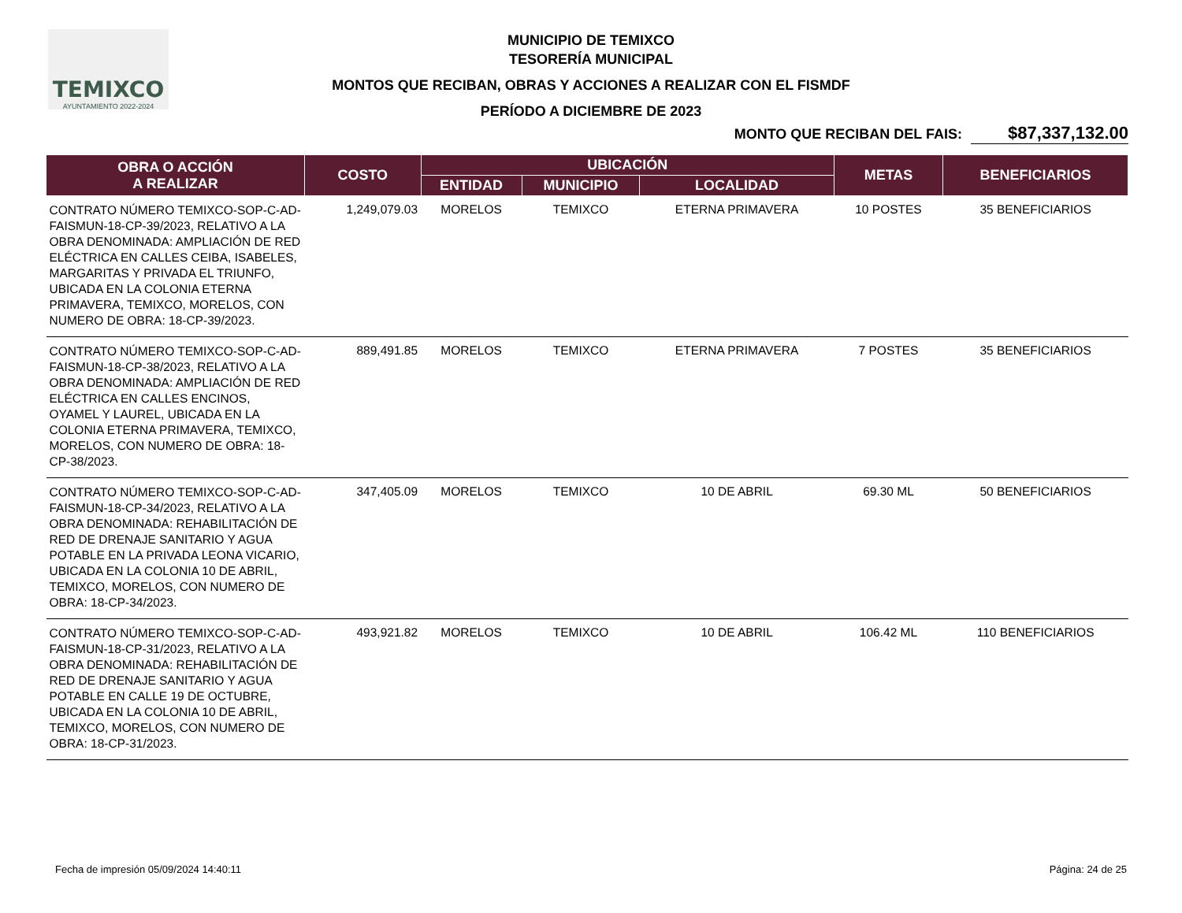TEMIXCO
AYUNTAMIENTO 2022-2024
MUNICIPIO DE TEMIXCO
TESORERÍA MUNICIPAL
MONTOS QUE RECIBAN, OBRAS Y ACCIONES A REALIZAR CON EL FISMDF
PERÍODO A DICIEMBRE DE 2023
MONTO QUE RECIBAN DEL FAIS: $87,337,132.00
| OBRA O ACCIÓN A REALIZAR | COSTO | UBICACIÓN | | | METAS | BENEFICIARIOS |
| --- | --- | --- | --- | --- | --- | --- |
| | | ENTIDAD | MUNICIPIO | LOCALIDAD | | |
| CONTRATO NÚMERO TEMIXCO-SOP-C-AD-FAISMUN-18-CP-39/2023, RELATIVO A LA OBRA DENOMINADA: AMPLIACIÓN DE RED ELÉCTRICA EN CALLES CEIBA, ISABELES, MARGARITAS Y PRIVADA EL TRIUNFO, UBICADA EN LA COLONIA ETERNA PRIMAVERA, TEMIXCO, MORELOS, CON NUMERO DE OBRA: 18-CP-39/2023. | 1,249,079.03 | MORELOS | TEMIXCO | ETERNA PRIMAVERA | 10 POSTES | 35 BENEFICIARIOS |
| CONTRATO NÚMERO TEMIXCO-SOP-C-AD-FAISMUN-18-CP-38/2023, RELATIVO A LA OBRA DENOMINADA: AMPLIACIÓN DE RED ELÉCTRICA EN CALLES ENCINOS, OYAMEL Y LAUREL, UBICADA EN LA COLONIA ETERNA PRIMAVERA, TEMIXCO, MORELOS, CON NUMERO DE OBRA: 18-CP-38/2023. | 889,491.85 | MORELOS | TEMIXCO | ETERNA PRIMAVERA | 7 POSTES | 35 BENEFICIARIOS |
| CONTRATO NÚMERO TEMIXCO-SOP-C-AD-FAISMUN-18-CP-34/2023, RELATIVO A LA OBRA DENOMINADA: REHABILITACIÓN DE RED DE DRENAJE SANITARIO Y AGUA POTABLE EN LA PRIVADA LEONA VICARIO, UBICADA EN LA COLONIA 10 DE ABRIL, TEMIXCO, MORELOS, CON NUMERO DE OBRA: 18-CP-34/2023. | 347,405.09 | MORELOS | TEMIXCO | 10 DE ABRIL | 69.30 ML | 50 BENEFICIARIOS |
| CONTRATO NÚMERO TEMIXCO-SOP-C-AD-FAISMUN-18-CP-31/2023, RELATIVO A LA OBRA DENOMINADA: REHABILITACIÓN DE RED DE DRENAJE SANITARIO Y AGUA POTABLE EN CALLE 19 DE OCTUBRE, UBICADA EN LA COLONIA 10 DE ABRIL, TEMIXCO, MORELOS, CON NUMERO DE OBRA: 18-CP-31/2023. | 493,921.82 | MORELOS | TEMIXCO | 10 DE ABRIL | 106.42 ML | 110 BENEFICIARIOS |
Fecha de impresión 05/09/2024 14:40:11 Página: 24 de 25